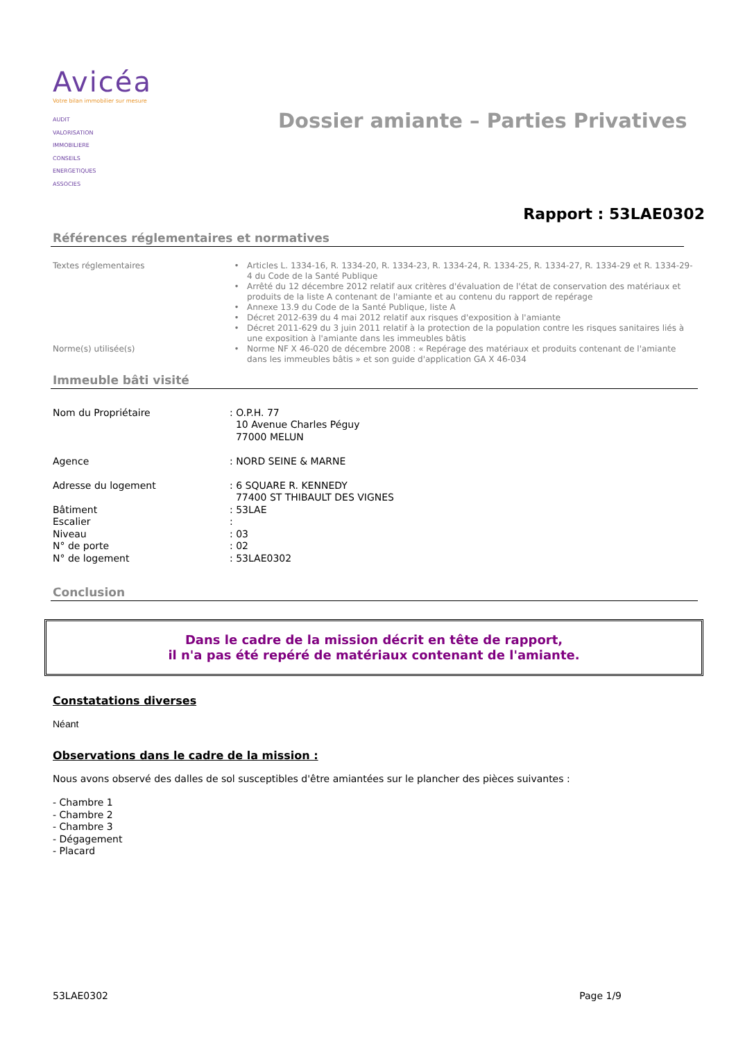Avicéa
Votre bilan immobilier sur mesure
AUDIT
VALORISATION
IMMOBILIERE
CONSEILS
ENERGETIQUES
ASSOCIES
Dossier amiante – Parties Privatives
Rapport : 53LAE0302
Références réglementaires et normatives
| Textes réglementaires | • | Articles L. 1334-16, R. 1334-20, R. 1334-23, R. 1334-24, R. 1334-25, R. 1334-27, R. 1334-29 et R. 1334-29-4 du Code de la Santé Publique |
| | • | Arrêté du 12 décembre 2012 relatif aux critères d'évaluation de l'état de conservation des matériaux et produits de la liste A contenant de l'amiante et au contenu du rapport de repérage |
| | • | Annexe 13.9 du Code de la Santé Publique, liste A |
| | • | Décret 2012-639 du 4 mai 2012 relatif aux risques d'exposition à l'amiante |
| | • | Décret 2011-629 du 3 juin 2011 relatif à la protection de la population contre les risques sanitaires liés à une exposition à l'amiante dans les immeubles bâtis |
| Norme(s) utilisée(s) | • | Norme NF X 46-020 de décembre 2008 : « Repérage des matériaux et produits contenant de l'amiante dans les immeubles bâtis » et son guide d'application GA X 46-034 |
Immeuble bâti visité
| Nom du Propriétaire | : O.P.H. 77 10 Avenue Charles Péguy 77000 MELUN |
| Agence | : NORD SEINE & MARNE |
| Adresse du logement | : 6 SQUARE R. KENNEDY 77400 ST THIBAULT DES VIGNES |
| Bâtiment | : 53LAE |
| Escalier | : |
| Niveau | : 03 |
| N° de porte | : 02 |
| N° de logement | : 53LAE0302 |
Conclusion
Dans le cadre de la mission décrit en tête de rapport,
il n'a pas été repéré de matériaux contenant de l'amiante.
Constatations diverses
Néant
Observations dans le cadre de la mission :
Nous avons observé des dalles de sol susceptibles d'être amiantées sur le plancher des pièces suivantes :
- Chambre 1
- Chambre 2
- Chambre 3
- Dégagement
- Placard
53LAE0302 Page 1/9